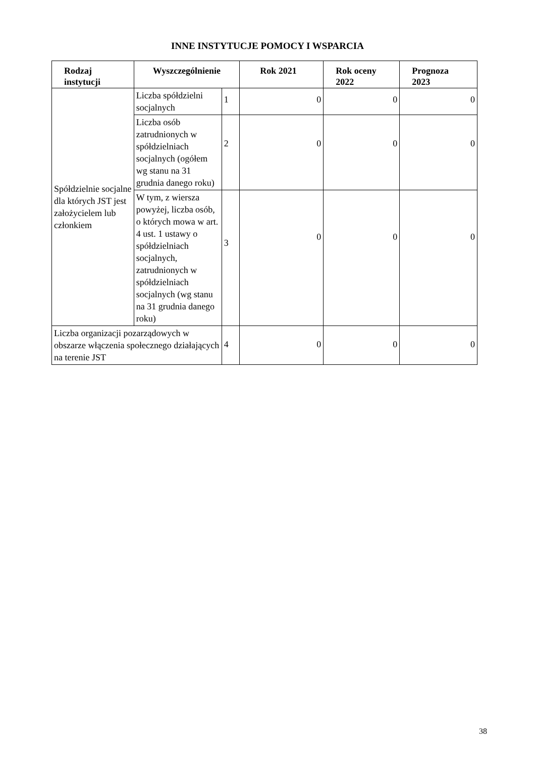INNE INSTYTUCJE POMOCY I WSPARCIA
| Rodzaj instytucji | Wyszczególnienie | | Rok 2021 | Rok oceny 2022 | Prognoza 2023 |
| --- | --- | --- | --- | --- | --- |
| Spółdzielnie socjalne dla których JST jest założycielem lub członkiem | Liczba spółdzielni socjalnych | 1 | 0 | 0 | 0 |
| | Liczba osób zatrudnionych w spółdzielniach socjalnych (ogółem wg stanu na 31 grudnia danego roku) | 2 | 0 | 0 | 0 |
| | W tym, z wiersza powyżej, liczba osób, o których mowa w art. 4 ust. 1 ustawy o spółdzielniach socjalnych, zatrudnionych w spółdzielniach socjalnych (wg stanu na 31 grudnia danego roku) | 3 | 0 | 0 | 0 |
| Liczba organizacji pozarządowych w obszarze włączenia społecznego działających na terenie JST | | 4 | 0 | 0 | 0 |
38